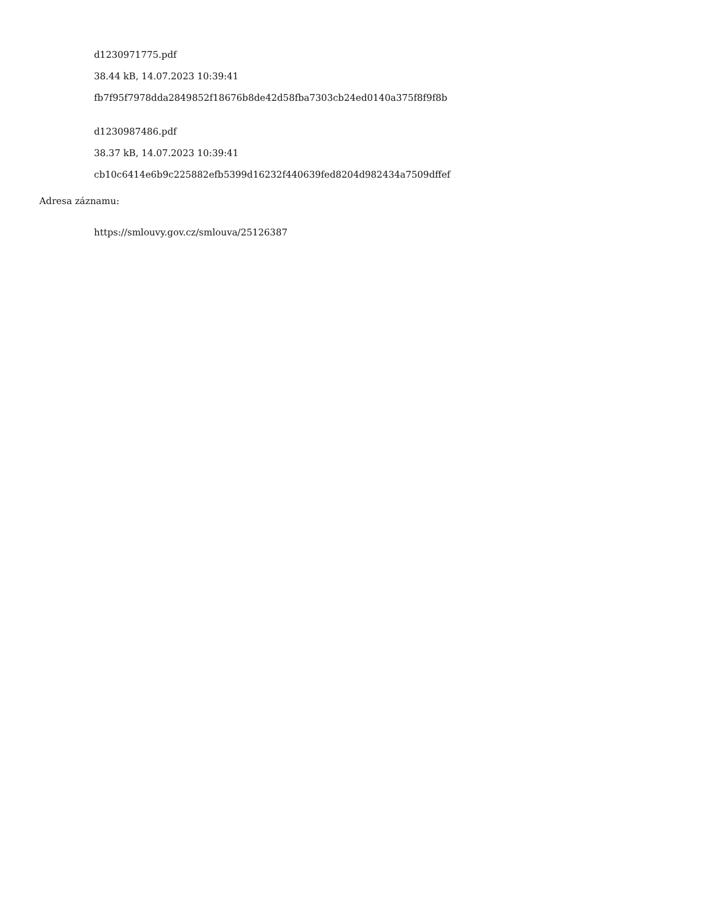d1230971775.pdf
38.44 kB, 14.07.2023 10:39:41
fb7f95f7978dda2849852f18676b8de42d58fba7303cb24ed0140a375f8f9f8b
d1230987486.pdf
38.37 kB, 14.07.2023 10:39:41
cb10c6414e6b9c225882efb5399d16232f440639fed8204d982434a7509dffef
Adresa záznamu:
https://smlouvy.gov.cz/smlouva/25126387